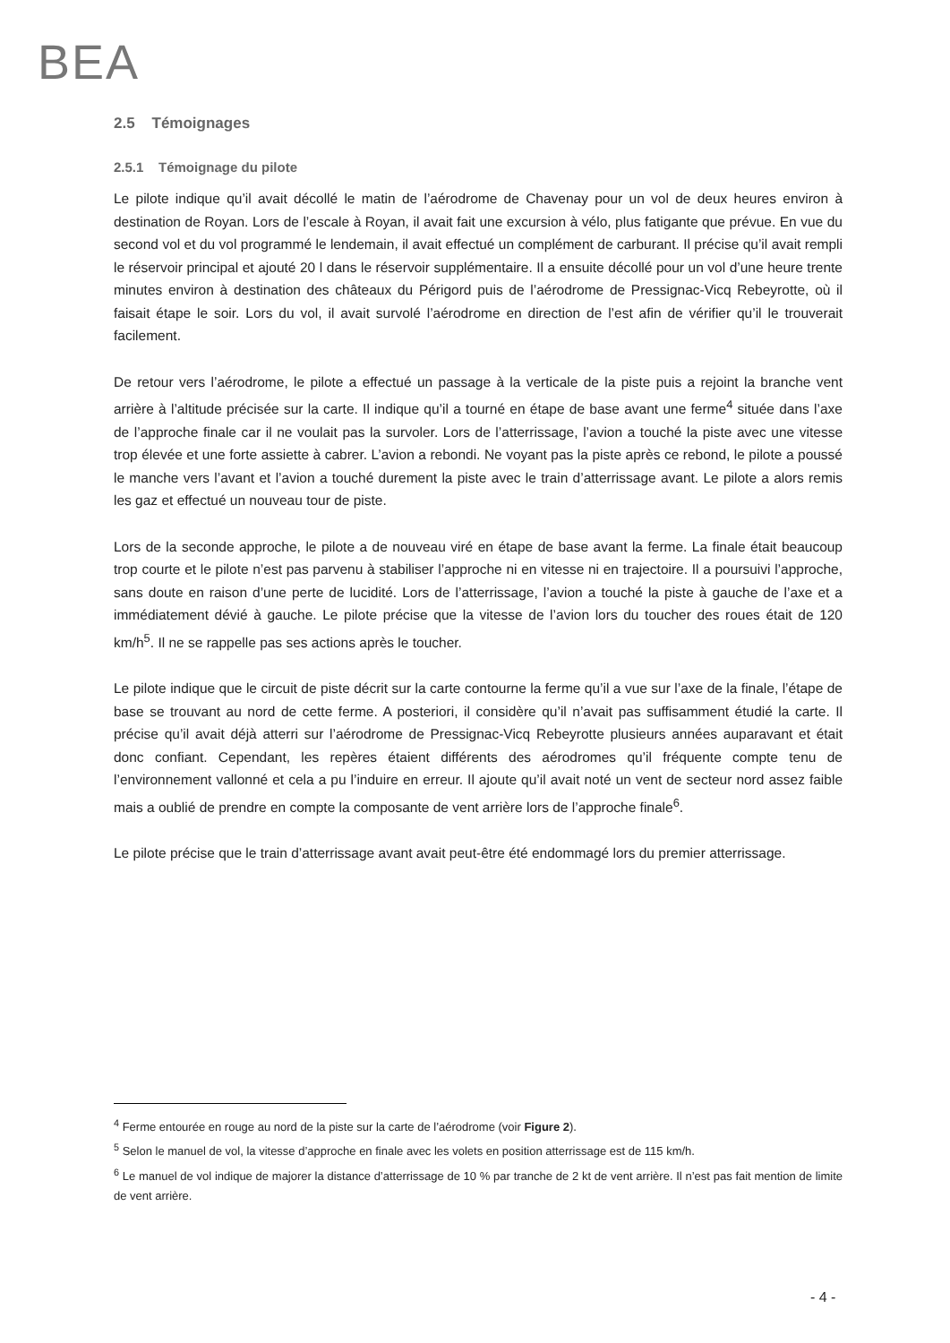BEA
2.5 Témoignages
2.5.1 Témoignage du pilote
Le pilote indique qu’il avait décollé le matin de l’aérodrome de Chavenay pour un vol de deux heures environ à destination de Royan. Lors de l’escale à Royan, il avait fait une excursion à vélo, plus fatigante que prévue. En vue du second vol et du vol programmé le lendemain, il avait effectué un complément de carburant. Il précise qu’il avait rempli le réservoir principal et ajouté 20 l dans le réservoir supplémentaire. Il a ensuite décollé pour un vol d’une heure trente minutes environ à destination des châteaux du Périgord puis de l’aérodrome de Pressignac-Vicq Rebeyrotte, où il faisait étape le soir. Lors du vol, il avait survolé l’aérodrome en direction de l’est afin de vérifier qu’il le trouverait facilement.
De retour vers l’aérodrome, le pilote a effectué un passage à la verticale de la piste puis a rejoint la branche vent arrière à l’altitude précisée sur la carte. Il indique qu’il a tourné en étape de base avant une ferme<sup>4</sup> située dans l’axe de l’approche finale car il ne voulait pas la survoler. Lors de l’atterrissage, l’avion a touché la piste avec une vitesse trop élevée et une forte assiette à cabrer. L’avion a rebondi. Ne voyant pas la piste après ce rebond, le pilote a poussé le manche vers l’avant et l’avion a touché durement la piste avec le train d’atterrissage avant. Le pilote a alors remis les gaz et effectué un nouveau tour de piste.
Lors de la seconde approche, le pilote a de nouveau viré en étape de base avant la ferme. La finale était beaucoup trop courte et le pilote n’est pas parvenu à stabiliser l’approche ni en vitesse ni en trajectoire. Il a poursuivi l’approche, sans doute en raison d’une perte de lucidité. Lors de l’atterrissage, l’avion a touché la piste à gauche de l’axe et a immédiatement dévié à gauche. Le pilote précise que la vitesse de l’avion lors du toucher des roues était de 120 km/h<sup>5</sup>. Il ne se rappelle pas ses actions après le toucher.
Le pilote indique que le circuit de piste décrit sur la carte contourne la ferme qu’il a vue sur l’axe de la finale, l’étape de base se trouvant au nord de cette ferme. A posteriori, il considère qu’il n’avait pas suffisamment étudié la carte. Il précise qu’il avait déjà atterri sur l’aérodrome de Pressignac-Vicq Rebeyrotte plusieurs années auparavant et était donc confiant. Cependant, les repères étaient différents des aérodromes qu’il fréquente compte tenu de l’environnement vallonné et cela a pu l’induire en erreur. Il ajoute qu’il avait noté un vent de secteur nord assez faible mais a oublié de prendre en compte la composante de vent arrière lors de l’approche finale<sup>6</sup>.
Le pilote précise que le train d’atterrissage avant avait peut-être été endommagé lors du premier atterrissage.
<sup>4</sup> Ferme entourée en rouge au nord de la piste sur la carte de l’aérodrome (voir Figure 2).
<sup>5</sup> Selon le manuel de vol, la vitesse d’approche en finale avec les volets en position atterrissage est de 115 km/h.
<sup>6</sup> Le manuel de vol indique de majorer la distance d’atterrissage de 10 % par tranche de 2 kt de vent arrière. Il n’est pas fait mention de limite de vent arrière.
- 4 -